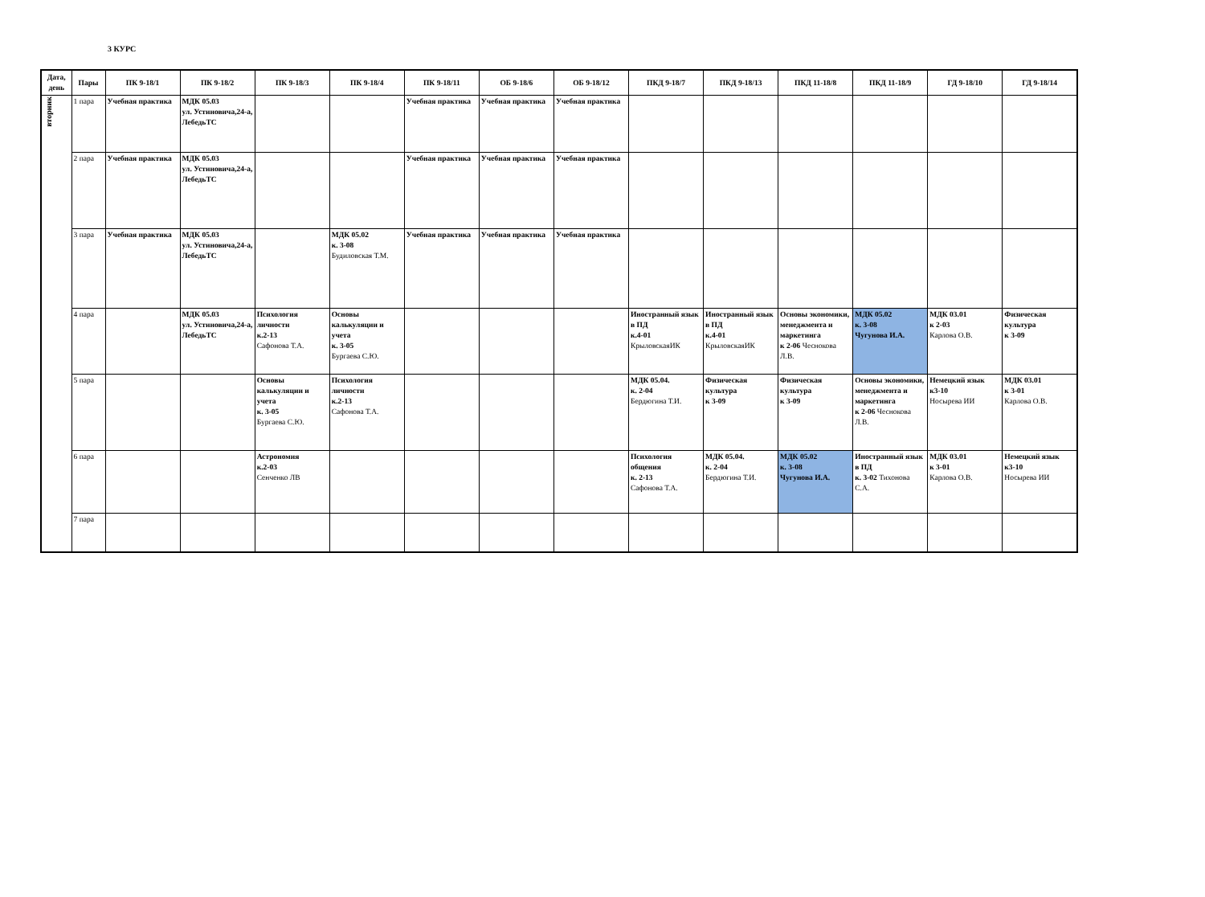3 КУРС
| Дата, день | Пары | ПК 9-18/1 | ПК 9-18/2 | ПК 9-18/3 | ПК 9-18/4 | ПК 9-18/11 | ОБ 9-18/6 | ОБ 9-18/12 | ПКД 9-18/7 | ПКД 9-18/13 | ПКД 11-18/8 | ПКД 11-18/9 | ГД 9-18/10 | ГД 9-18/14 |
| --- | --- | --- | --- | --- | --- | --- | --- | --- | --- | --- | --- | --- | --- | --- |
| вторник | 1 пара | Учебная практика | МДК 05.03 ул. Устиновича,24-а, ЛебедьТС | | | Учебная практика | Учебная практика | Учебная практика | | | | | | |
| | 2 пара | Учебная практика | МДК 05.03 ул. Устиновича,24-а, ЛебедьТС | | | Учебная практика | Учебная практика | Учебная практика | | | | | | |
| | 3 пара | Учебная практика | МДК 05.03 ул. Устиновича,24-а, ЛебедьТС | | МДК 05.02 к. 3-08 Будиловская Т.М. | Учебная практика | Учебная практика | Учебная практика | | | | | | |
| | 4 пара | | МДК 05.03 ул. Устиновича,24-а, ЛебедьТС | Психология личности к.2-13 Сафонова Т.А. | Основы калькуляции и учета к. 3-05 Бургаева С.Ю. | | | | Иностранный язык в ПД к.4-01 КрыловскаяИК | Иностранный язык в ПД к.4-01 КрыловскаяИК | Основы экономики, менеджмента и маркетинга к 2-06 Чеснокова Л.В. | МДК 05.02 к. 3-08 Чугунова И.А. | МДК 03.01 к 2-03 Карлова О.В. | Физическая культура к 3-09 |
| | 5 пара | | | Основы калькуляции и учета к. 3-05 Бургаева С.Ю. | Психология личности к.2-13 Сафонова Т.А. | | | | МДК 05.04. к. 2-04 Бердюгина Т.И. | Физическая культура к 3-09 | Физическая культура к 3-09 | Основы экономики, менеджмента и маркетинга к 2-06 Чеснокова Л.В. | Немецкий язык к3-10 Носырева ИИ | МДК 03.01 к 3-01 Карлова О.В. |
| | 6 пара | | | Астрономия к.2-03 Сенченко ЛВ | | | | | Психология общения к. 2-13 Сафонова Т.А. | МДК 05.04. к. 2-04 Бердюгина Т.И. | МДК 05.02 к. 3-08 Чугунова И.А. | Иностранный язык в ПД к. 3-02 Тихонова С.А. | МДК 03.01 к 3-01 Карлова О.В. | Немецкий язык к3-10 Носырева ИИ |
| | 7 пара | | | | | | | | | | | | | |